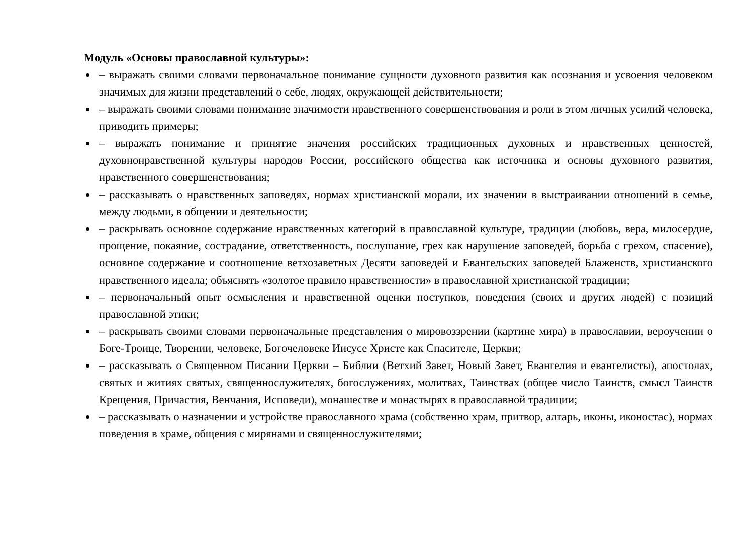Модуль «Основы православной культуры»:
– выражать своими словами первоначальное понимание сущности духовного развития как осознания и усвоения человеком значимых для жизни представлений о себе, людях, окружающей действительности;
– выражать своими словами понимание значимости нравственного совершенствования и роли в этом личных усилий человека, приводить примеры;
– выражать понимание и принятие значения российских традиционных духовных и нравственных ценностей, духовнонравственной культуры народов России, российского общества как источника и основы духовного развития, нравственного совершенствования;
– рассказывать о нравственных заповедях, нормах христианской морали, их значении в выстраивании отношений в семье, между людьми, в общении и деятельности;
– раскрывать основное содержание нравственных категорий в православной культуре, традиции (любовь, вера, милосердие, прощение, покаяние, сострадание, ответственность, послушание, грех как нарушение заповедей, борьба с грехом, спасение), основное содержание и соотношение ветхозаветных Десяти заповедей и Евангельских заповедей Блаженств, христианского нравственного идеала; объяснять «золотое правило нравственности» в православной христианской традиции;
– первоначальный опыт осмысления и нравственной оценки поступков, поведения (своих и других людей) с позиций православной этики;
– раскрывать своими словами первоначальные представления о мировоззрении (картине мира) в православии, вероучении о Боге-Троице, Творении, человеке, Богочеловеке Иисусе Христе как Спасителе, Церкви;
– рассказывать о Священном Писании Церкви – Библии (Ветхий Завет, Новый Завет, Евангелия и евангелисты), апостолах, святых и житиях святых, священнослужителях, богослужениях, молитвах, Таинствах (общее число Таинств, смысл Таинств Крещения, Причастия, Венчания, Исповеди), монашестве и монастырях в православной традиции;
– рассказывать о назначении и устройстве православного храма (собственно храм, притвор, алтарь, иконы, иконостас), нормах поведения в храме, общения с мирянами и священнослужителями;